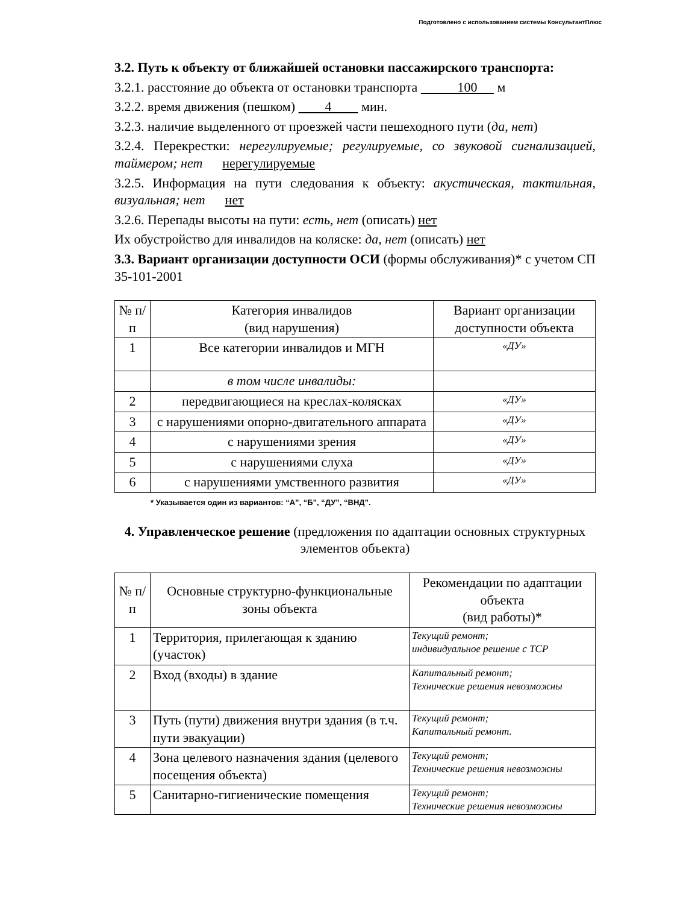Подготовлено с использованием системы КонсультантПлюс
3.2. Путь к объекту от ближайшей остановки пассажирского транспорта:
3.2.1. расстояние до объекта от остановки транспорта 100 м
3.2.2. время движения (пешком) 4 мин.
3.2.3. наличие выделенного от проезжей части пешеходного пути (да, нет)
3.2.4. Перекрестки: нерегулируемые; регулируемые, со звуковой сигнализацией, таймером; нет нерегулируемые
3.2.5. Информация на пути следования к объекту: акустическая, тактильная, визуальная; нет нет
3.2.6. Перепады высоты на пути: есть, нет (описать) нет
Их обустройство для инвалидов на коляске: да, нет (описать) нет
3.3. Вариант организации доступности ОСИ (формы обслуживания)* с учетом СП 35-101-2001
| № п/п | Категория инвалидов (вид нарушения) | Вариант организации доступности объекта |
| --- | --- | --- |
| 1 | Все категории инвалидов и МГН | «ДУ» |
| | в том числе инвалиды: | |
| 2 | передвигающиеся на креслах-колясках | «ДУ» |
| 3 | с нарушениями опорно-двигательного аппарата | «ДУ» |
| 4 | с нарушениями зрения | «ДУ» |
| 5 | с нарушениями слуха | «ДУ» |
| 6 | с нарушениями умственного развития | «ДУ» |
* Указывается один из вариантов: “А”, “Б”, “ДУ”, “ВНД”.
4. Управленческое решение (предложения по адаптации основных структурных элементов объекта)
| № п/п | Основные структурно-функциональные зоны объекта | Рекомендации по адаптации объекта (вид работы)* |
| --- | --- | --- |
| 1 | Территория, прилегающая к зданию (участок) | Текущий ремонт; индивидуальное решение с ТСР |
| 2 | Вход (входы) в здание | Капитальный ремонт; Технические решения невозможны |
| 3 | Путь (пути) движения внутри здания (в т.ч. пути эвакуации) | Текущий ремонт; Капитальный ремонт. |
| 4 | Зона целевого назначения здания (целевого посещения объекта) | Текущий ремонт; Технические решения невозможны |
| 5 | Санитарно-гигиенические помещения | Текущий ремонт; Технические решения невозможны |